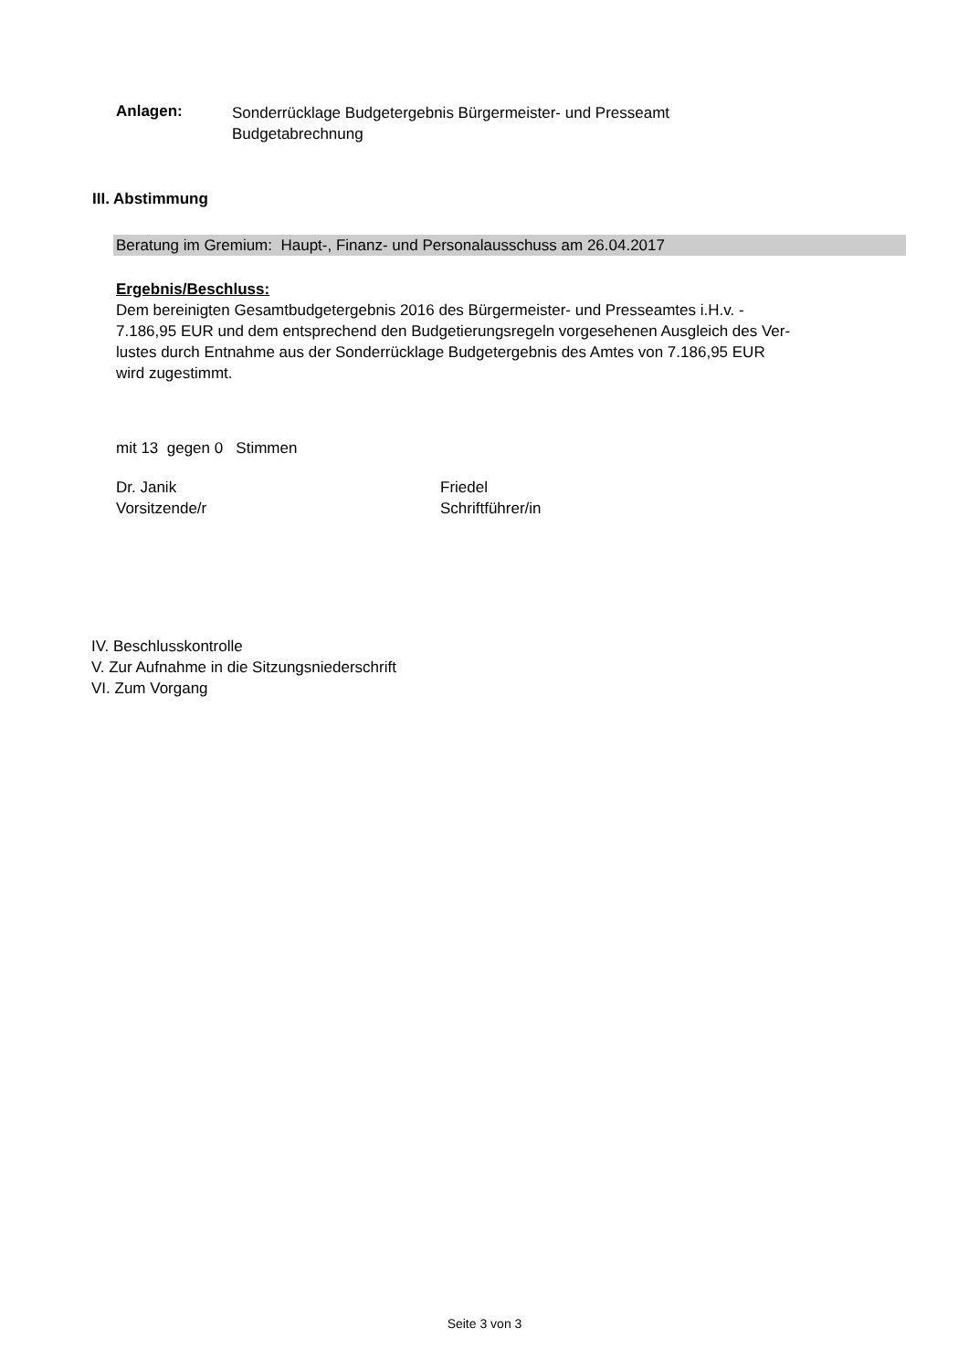Anlagen:
Sonderrücklage Budgetergebnis Bürgermeister- und Presseamt
Budgetabrechnung
III. Abstimmung
Beratung im Gremium: Haupt-, Finanz- und Personalausschuss am 26.04.2017
Ergebnis/Beschluss:
Dem bereinigten Gesamtbudgetergebnis 2016 des Bürgermeister- und Presseamtes i.H.v. -
7.186,95 EUR und dem entsprechend den Budgetierungsregeln vorgesehenen Ausgleich des Ver-
lustes durch Entnahme aus der Sonderrücklage Budgetergebnis des Amtes von 7.186,95 EUR
wird zugestimmt.
mit 13 gegen 0 Stimmen
Dr. Janik
Vorsitzende/r
Friedel
Schriftführer/in
IV. Beschlusskontrolle
V. Zur Aufnahme in die Sitzungsniederschrift
VI. Zum Vorgang
Seite 3 von 3